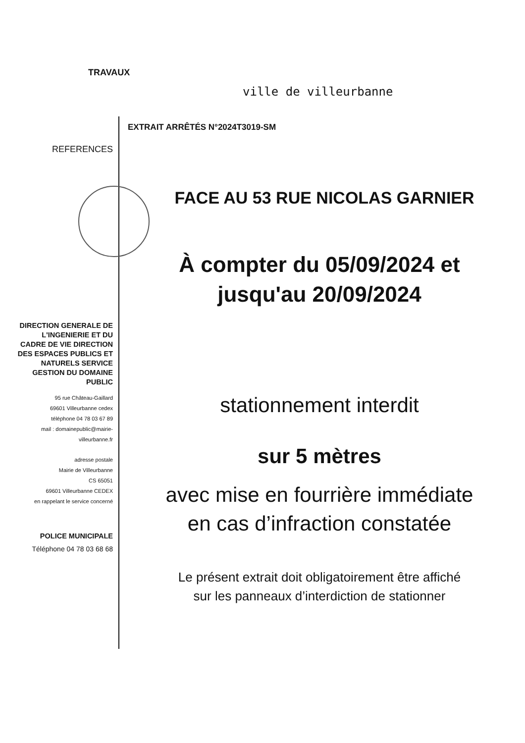TRAVAUX
ville de villeurbanne
REFERENCES EXTRAIT ARRÊTÉS N°2024T3019-SM
FACE AU 53 RUE NICOLAS GARNIER
À compter du 05/09/2024 et
jusqu'au 20/09/2024
stationnement interdit
sur 5 mètres
avec mise en fourrière immédiate
en cas d’infraction constatée
Le présent extrait doit obligatoirement être affiché
sur les panneaux d’interdiction de stationner
DIRECTION GENERALE DE L'INGENIERIE ET DU CADRE DE VIE DIRECTION DES ESPACES PUBLICS ET NATURELS SERVICE GESTION DU DOMAINE PUBLIC
95 rue Château-Gaillard
69601 Villeurbanne cedex
téléphone 04 78 03 67 89
mail : domainepublic@mairie-villeurbanne.fr
adresse postale
Mairie de Villeurbanne
CS 65051
69601 Villeurbanne CEDEX
en rappelant le service concerné
POLICE MUNICIPALE
Téléphone 04 78 03 68 68